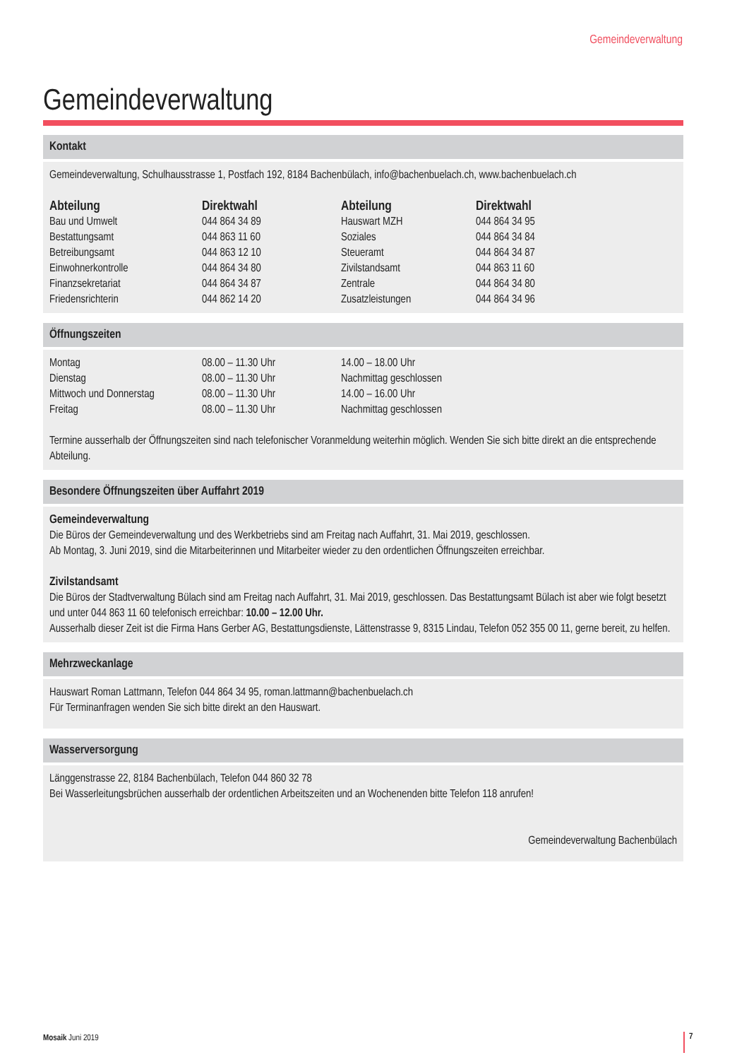Gemeindeverwaltung
Gemeindeverwaltung
Kontakt
Gemeindeverwaltung, Schulhausstrasse 1, Postfach 192, 8184 Bachenbülach, info@bachenbuelach.ch, www.bachenbuelach.ch
| Abteilung | Direktwahl | Abteilung | Direktwahl |
| --- | --- | --- | --- |
| Bau und Umwelt | 044 864 34 89 | Hauswart MZH | 044 864 34 95 |
| Bestattungsamt | 044 863 11 60 | Soziales | 044 864 34 84 |
| Betreibungsamt | 044 863 12 10 | Steueramt | 044 864 34 87 |
| Einwohnerkontrolle | 044 864 34 80 | Zivilstandsamt | 044 863 11 60 |
| Finanzsekretariat | 044 864 34 87 | Zentrale | 044 864 34 80 |
| Friedensrichterin | 044 862 14 20 | Zusatzleistungen | 044 864 34 96 |
Öffnungszeiten
| Montag | 08.00 – 11.30 Uhr | 14.00 – 18.00 Uhr |
| Dienstag | 08.00 – 11.30 Uhr | Nachmittag geschlossen |
| Mittwoch und Donnerstag | 08.00 – 11.30 Uhr | 14.00 – 16.00 Uhr |
| Freitag | 08.00 – 11.30 Uhr | Nachmittag geschlossen |
Termine ausserhalb der Öffnungszeiten sind nach telefonischer Voranmeldung weiterhin möglich. Wenden Sie sich bitte direkt an die entsprechende Abteilung.
Besondere Öffnungszeiten über Auffahrt 2019
Gemeindeverwaltung
Die Büros der Gemeindeverwaltung und des Werkbetriebs sind am Freitag nach Auffahrt, 31. Mai 2019, geschlossen.
Ab Montag, 3. Juni 2019, sind die Mitarbeiterinnen und Mitarbeiter wieder zu den ordentlichen Öffnungszeiten erreichbar.
Zivilstandsamt
Die Büros der Stadtverwaltung Bülach sind am Freitag nach Auffahrt, 31. Mai 2019, geschlossen. Das Bestattungsamt Bülach ist aber wie folgt besetzt und unter 044 863 11 60 telefonisch erreichbar: 10.00 – 12.00 Uhr.
Ausserhalb dieser Zeit ist die Firma Hans Gerber AG, Bestattungsdienste, Lättenstrasse 9, 8315 Lindau, Telefon 052 355 00 11, gerne bereit, zu helfen.
Mehrzweckanlage
Hauswart Roman Lattmann, Telefon 044 864 34 95, roman.lattmann@bachenbuelach.ch
Für Terminanfragen wenden Sie sich bitte direkt an den Hauswart.
Wasserversorgung
Länggenstrasse 22, 8184 Bachenbülach, Telefon 044 860 32 78
Bei Wasserleitungsbrüchen ausserhalb der ordentlichen Arbeitszeiten und an Wochenenden bitte Telefon 118 anrufen!
Gemeindeverwaltung Bachenbülach
Mosaik Juni 2019 7